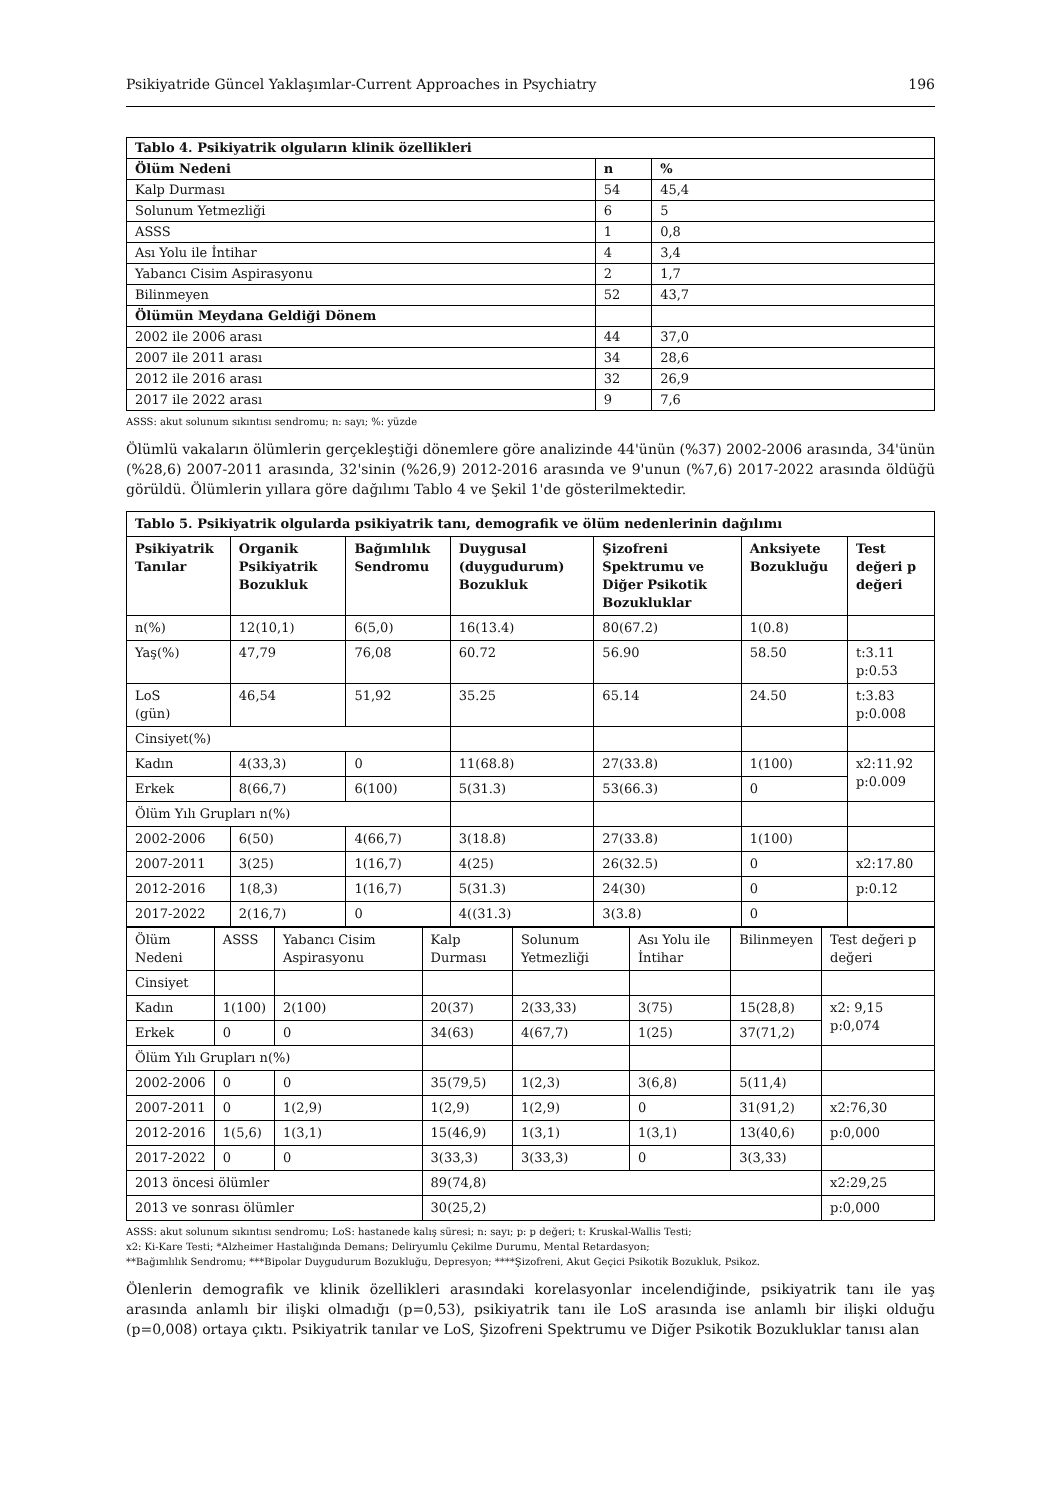Psikiyatride Güncel Yaklaşımlar-Current Approaches in Psychiatry 196
| Tablo 4. Psikiyatrik olguların klinik özellikleri | | |
| --- | --- | --- |
| Ölüm Nedeni | n | % |
| Kalp Durması | 54 | 45,4 |
| Solunum Yetmezliği | 6 | 5 |
| ASSS | 1 | 0,8 |
| Ası Yolu ile İntihar | 4 | 3,4 |
| Yabancı Cisim Aspirasyonu | 2 | 1,7 |
| Bilinmeyen | 52 | 43,7 |
| Ölümün Meydana Geldiği Dönem | | |
| 2002 ile 2006 arası | 44 | 37,0 |
| 2007 ile 2011 arası | 34 | 28,6 |
| 2012 ile 2016 arası | 32 | 26,9 |
| 2017 ile 2022 arası | 9 | 7,6 |
ASSS: akut solunum sıkıntısı sendromu; n: sayı; %: yüzde
Ölümlü vakaların ölümlerin gerçekleştiği dönemlere göre analizinde 44'ünün (%37) 2002-2006 arasında, 34'ünün (%28,6) 2007-2011 arasında, 32'sinin (%26,9) 2012-2016 arasında ve 9'unun (%7,6) 2017-2022 arasında öldüğü görüldü. Ölümlerin yıllara göre dağılımı Tablo 4 ve Şekil 1'de gösterilmektedir.
| Tablo 5. Psikiyatrik olgularda psikiyatrik tanı, demografik ve ölüm nedenlerinin dağılımı | | | | | | |
| --- | --- | --- | --- | --- | --- | --- |
| Psikiyatrik Tanılar | Organik Psikiyatrik Bozukluk | Bağımlılık Sendromu | Duygusal (duygudurum) Bozukluk | Şizofreni Spektrumu ve Diğer Psikotik Bozukluklar | Anksiyete Bozukluğu | Test değeri p değeri |
| n(%) | 12(10,1) | 6(5,0) | 16(13.4) | 80(67.2) | 1(0.8) | |
| Yaş(%) | 47,79 | 76,08 | 60.72 | 56.90 | 58.50 | t:3.11 p:0.53 |
| LoS (gün) | 46,54 | 51,92 | 35.25 | 65.14 | 24.50 | t:3.83 p:0.008 |
| Cinsiyet(%) | | | | | | |
| Kadın | 4(33,3) | 0 | 11(68.8) | 27(33.8) | 1(100) | x2:11.92 p:0.009 |
| Erkek | 8(66,7) | 6(100) | 5(31.3) | 53(66.3) | 0 | |
| Ölüm Yılı Grupları n(%) | | | | | | |
| 2002-2006 | 6(50) | 4(66,7) | 3(18.8) | 27(33.8) | 1(100) | |
| 2007-2011 | 3(25) | 1(16,7) | 4(25) | 26(32.5) | 0 | x2:17.80 |
| 2012-2016 | 1(8,3) | 1(16,7) | 5(31.3) | 24(30) | 0 | p:0.12 |
| 2017-2022 | 2(16,7) | 0 | 4((31.3) | 3(3.8) | 0 | |
| Ölüm Nedeni | ASSS | Yabancı Cisim Aspirasyonu | Kalp Durması | Solunum Yetmezliği | Ası Yolu ile İntihar | Bilinmeyen | Test değeri p değeri |
| Cinsiyet | | | | | | | |
| Kadın | 1(100) | 2(100) | 20(37) | 2(33,33) | 3(75) | 15(28,8) | x2: 9,15 p:0,074 |
| Erkek | 0 | 0 | 34(63) | 4(67,7) | 1(25) | 37(71,2) | |
| Ölüm Yılı Grupları n(%) | | | | | | | |
| 2002-2006 | 0 | 0 | 35(79,5) | 1(2,3) | 3(6,8) | 5(11,4) | |
| 2007-2011 | 0 | 1(2,9) | 1(2,9) | 1(2,9) | 0 | 31(91,2) | x2:76,30 |
| 2012-2016 | 1(5,6) | 1(3,1) | 15(46,9) | 1(3,1) | 1(3,1) | 13(40,6) | p:0,000 |
| 2017-2022 | 0 | 0 | 3(33,3) | 3(33,3) | 0 | 3(3,33) | |
| 2013 öncesi ölümler | | | 89(74,8) | | | | x2:29,25 |
| 2013 ve sonrası ölümler | | | 30(25,2) | | | | p:0,000 |
ASSS: akut solunum sıkıntısı sendromu; LoS: hastanede kalış süresi; n: sayı; p: p değeri; t: Kruskal-Wallis Testi;
x2: Ki-Kare Testi; *Alzheimer Hastalığında Demans; Deliryumlu Çekilme Durumu, Mental Retardasyon;
**Bağımlılık Sendromu; ***Bipolar Duygudurum Bozukluğu, Depresyon; ****Şizofreni, Akut Geçici Psikotik Bozukluk, Psikoz.
Ölenlerin demografik ve klinik özellikleri arasındaki korelasyonlar incelendiğinde, psikiyatrik tanı ile yaş arasında anlamlı bir ilişki olmadığı (p=0,53), psikiyatrik tanı ile LoS arasında ise anlamlı bir ilişki olduğu (p=0,008) ortaya çıktı. Psikiyatrik tanılar ve LoS, Şizofreni Spektrumu ve Diğer Psikotik Bozukluklar tanısı alan